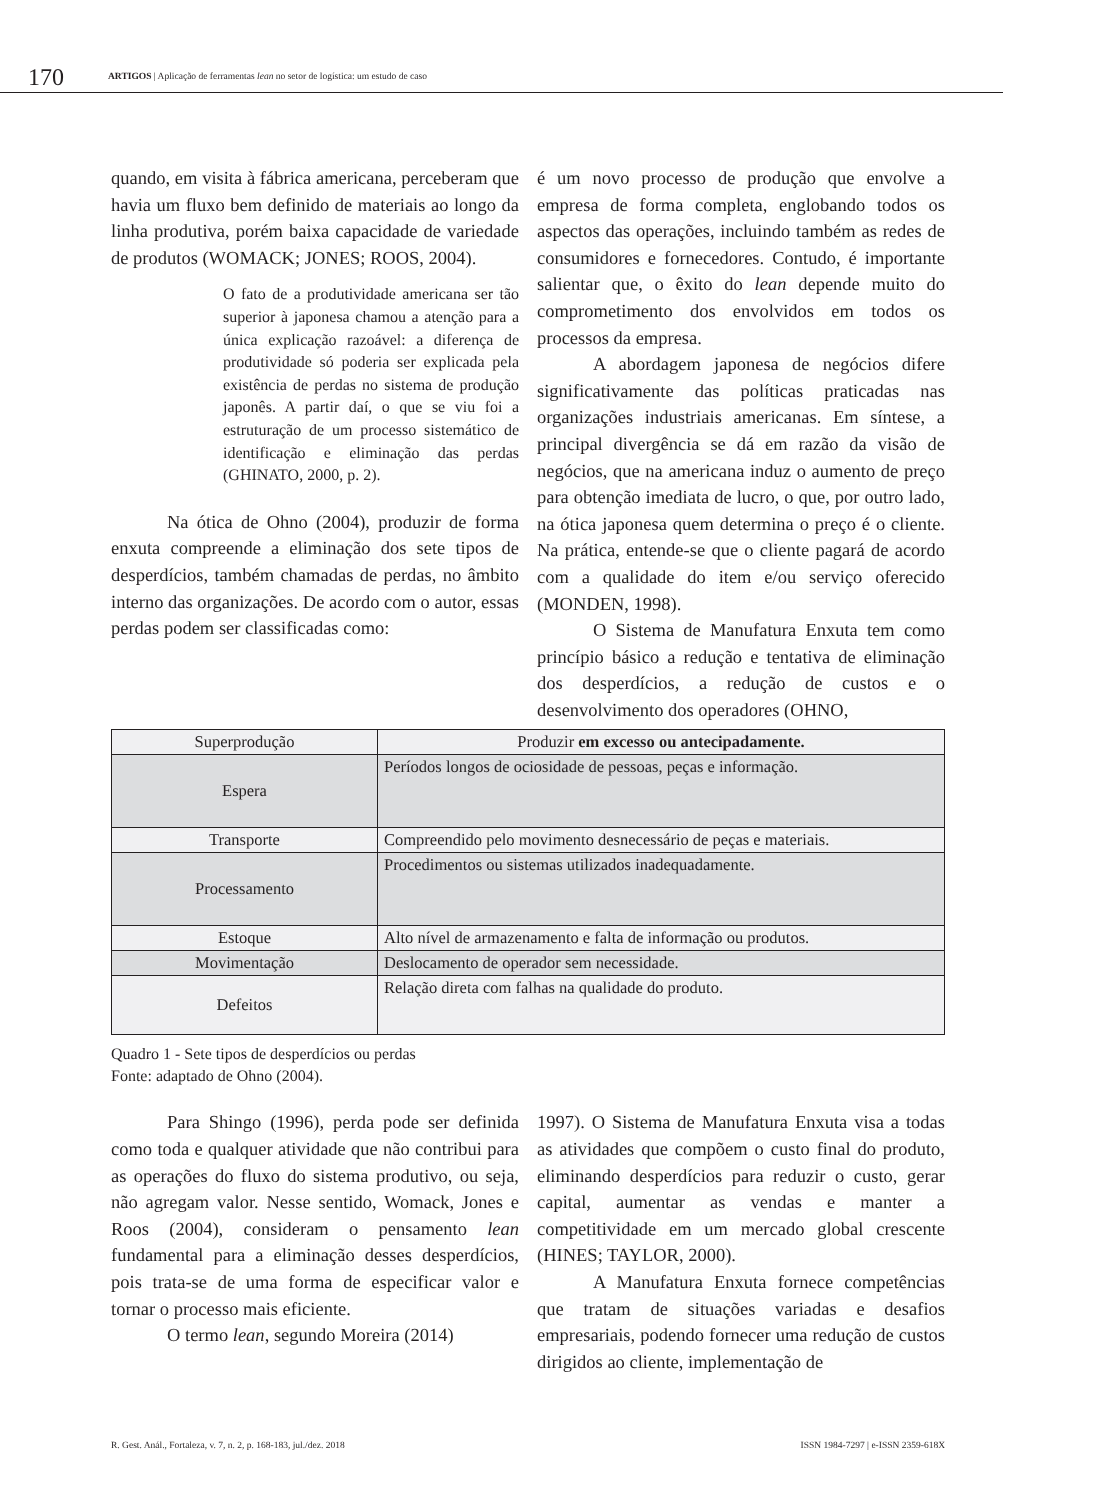170 ARTIGOS | Aplicação de ferramentas lean no setor de logística: um estudo de caso
quando, em visita à fábrica americana, perceberam que havia um fluxo bem definido de materiais ao longo da linha produtiva, porém baixa capacidade de variedade de produtos (WOMACK; JONES; ROOS, 2004).
O fato de a produtividade americana ser tão superior à japonesa chamou a atenção para a única explicação razoável: a diferença de produtividade só poderia ser explicada pela existência de perdas no sistema de produção japonês. A partir daí, o que se viu foi a estruturação de um processo sistemático de identificação e eliminação das perdas (GHINATO, 2000, p. 2).
Na ótica de Ohno (2004), produzir de forma enxuta compreende a eliminação dos sete tipos de desperdícios, também chamadas de perdas, no âmbito interno das organizações. De acordo com o autor, essas perdas podem ser classificadas como:
é um novo processo de produção que envolve a empresa de forma completa, englobando todos os aspectos das operações, incluindo também as redes de consumidores e fornecedores. Contudo, é importante salientar que, o êxito do lean depende muito do comprometimento dos envolvidos em todos os processos da empresa.
A abordagem japonesa de negócios difere significativamente das políticas praticadas nas organizações industriais americanas. Em síntese, a principal divergência se dá em razão da visão de negócios, que na americana induz o aumento de preço para obtenção imediata de lucro, o que, por outro lado, na ótica japonesa quem determina o preço é o cliente. Na prática, entende-se que o cliente pagará de acordo com a qualidade do item e/ou serviço oferecido (MONDEN, 1998).
O Sistema de Manufatura Enxuta tem como princípio básico a redução e tentativa de eliminação dos desperdícios, a redução de custos e o desenvolvimento dos operadores (OHNO,
| Superprodução | Produzir em excesso ou antecipadamente. |
| Espera | Períodos longos de ociosidade de pessoas, peças e informação. |
| Transporte | Compreendido pelo movimento desnecessário de peças e materiais. |
| Processamento | Procedimentos ou sistemas utilizados inadequadamente. |
| Estoque | Alto nível de armazenamento e falta de informação ou produtos. |
| Movimentação | Deslocamento de operador sem necessidade. |
| Defeitos | Relação direta com falhas na qualidade do produto. |
Quadro 1 - Sete tipos de desperdícios ou perdas
Fonte: adaptado de Ohno (2004).
Para Shingo (1996), perda pode ser definida como toda e qualquer atividade que não contribui para as operações do fluxo do sistema produtivo, ou seja, não agregam valor. Nesse sentido, Womack, Jones e Roos (2004), consideram o pensamento lean fundamental para a eliminação desses desperdícios, pois trata-se de uma forma de especificar valor e tornar o processo mais eficiente.
O termo lean, segundo Moreira (2014)
1997). O Sistema de Manufatura Enxuta visa a todas as atividades que compõem o custo final do produto, eliminando desperdícios para reduzir o custo, gerar capital, aumentar as vendas e manter a competitividade em um mercado global crescente (HINES; TAYLOR, 2000).
A Manufatura Enxuta fornece competências que tratam de situações variadas e desafios empresariais, podendo fornecer uma redução de custos dirigidos ao cliente, implementação de
R. Gest. Anál., Fortaleza, v. 7, n. 2, p. 168-183, jul./dez. 2018 ISSN 1984-7297 | e-ISSN 2359-618X